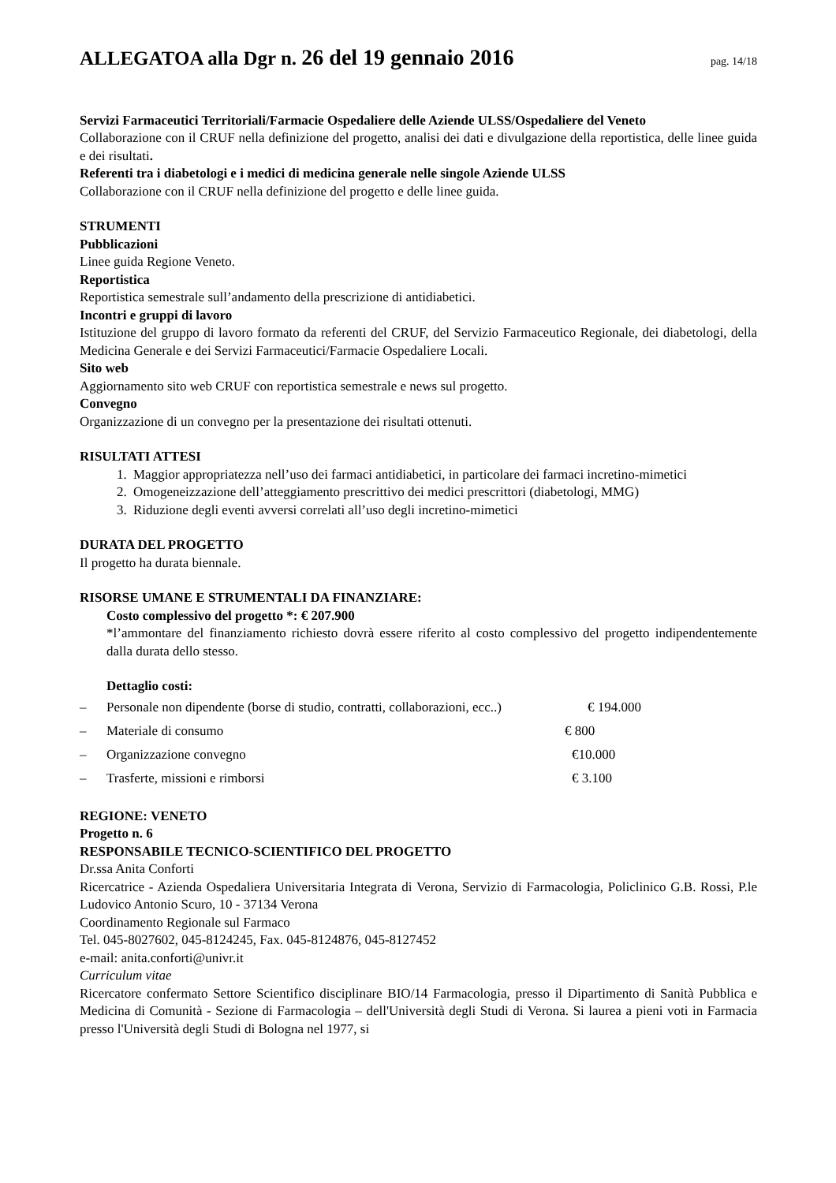ALLEGATOA alla Dgr n. 26 del 19 gennaio 2016
pag. 14/18
Servizi Farmaceutici Territoriali/Farmacie Ospedaliere delle Aziende ULSS/Ospedaliere del Veneto
Collaborazione con il CRUF nella definizione del progetto, analisi dei dati e divulgazione della reportistica, delle linee guida e dei risultati.
Referenti tra i diabetologi e i medici di medicina generale nelle singole Aziende ULSS
Collaborazione con il CRUF nella definizione del progetto e delle linee guida.
STRUMENTI
Pubblicazioni
Linee guida Regione Veneto.
Reportistica
Reportistica semestrale sull’andamento della prescrizione di antidiabetici.
Incontri e gruppi di lavoro
Istituzione del gruppo di lavoro formato da referenti del CRUF, del Servizio Farmaceutico Regionale, dei diabetologi, della Medicina Generale e dei Servizi Farmaceutici/Farmacie Ospedaliere Locali.
Sito web
Aggiornamento sito web CRUF con reportistica semestrale e news sul progetto.
Convegno
Organizzazione di un convegno per la presentazione dei risultati ottenuti.
RISULTATI ATTESI
1. Maggior appropriatezza nell’uso dei farmaci antidiabetici, in particolare dei farmaci incretino-mimetici
2. Omogeneizzazione dell’atteggiamento prescrittivo dei medici prescrittori (diabetologi, MMG)
3. Riduzione degli eventi avversi correlati all’uso degli incretino-mimetici
DURATA DEL PROGETTO
Il progetto ha durata biennale.
RISORSE UMANE E STRUMENTALI DA FINANZIARE:
Costo complessivo del progetto *: € 207.900
*l’ammontare del finanziamento richiesto dovrà essere riferito al costo complessivo del progetto indipendentemente dalla durata dello stesso.
Dettaglio costi:
– Personale non dipendente (borse di studio, contratti, collaborazioni, ecc..) € 194.000
– Materiale di consumo € 800
– Organizzazione convegno €10.000
– Trasferte, missioni e rimborsi € 3.100
REGIONE: VENETO
Progetto n. 6
RESPONSABILE TECNICO-SCIENTIFICO DEL PROGETTO
Dr.ssa Anita Conforti
Ricercatrice - Azienda Ospedaliera Universitaria Integrata di Verona, Servizio di Farmacologia, Policlinico G.B. Rossi, P.le Ludovico Antonio Scuro, 10 - 37134 Verona
Coordinamento Regionale sul Farmaco
Tel. 045-8027602, 045-8124245, Fax. 045-8124876, 045-8127452
e-mail: anita.conforti@univr.it
Curriculum vitae
Ricercatore confermato Settore Scientifico disciplinare BIO/14 Farmacologia, presso il Dipartimento di Sanità Pubblica e Medicina di Comunità - Sezione di Farmacologia – dell'Università degli Studi di Verona. Si laurea a pieni voti in Farmacia presso l'Università degli Studi di Bologna nel 1977, si